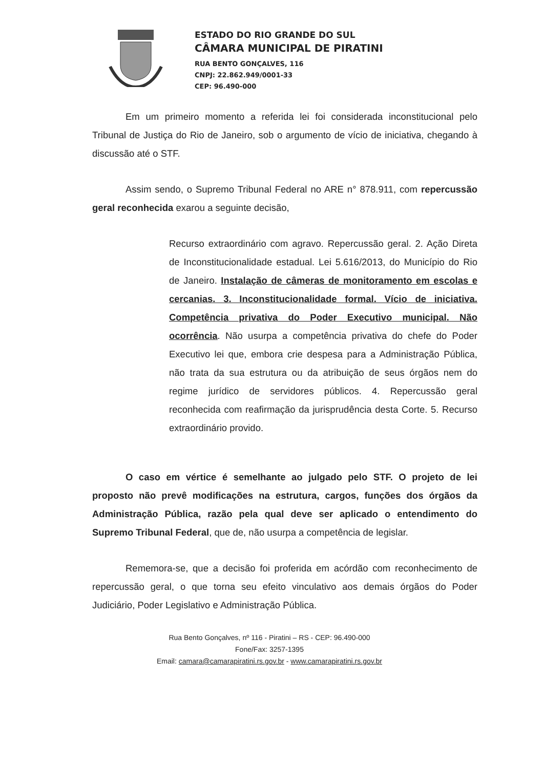ESTADO DO RIO GRANDE DO SUL
CÂMARA MUNICIPAL DE PIRATINI
RUA BENTO GONÇALVES, 116
CNPJ: 22.862.949/0001-33
CEP: 96.490-000
Em um primeiro momento a referida lei foi considerada inconstitucional pelo Tribunal de Justiça do Rio de Janeiro, sob o argumento de vício de iniciativa, chegando à discussão até o STF.
Assim sendo, o Supremo Tribunal Federal no ARE n° 878.911, com repercussão geral reconhecida exarou a seguinte decisão,
Recurso extraordinário com agravo. Repercussão geral. 2. Ação Direta de Inconstitucionalidade estadual. Lei 5.616/2013, do Município do Rio de Janeiro. Instalação de câmeras de monitoramento em escolas e cercanias. 3. Inconstitucionalidade formal. Vício de iniciativa. Competência privativa do Poder Executivo municipal. Não ocorrência. Não usurpa a competência privativa do chefe do Poder Executivo lei que, embora crie despesa para a Administração Pública, não trata da sua estrutura ou da atribuição de seus órgãos nem do regime jurídico de servidores públicos. 4. Repercussão geral reconhecida com reafirmação da jurisprudência desta Corte. 5. Recurso extraordinário provido.
O caso em vértice é semelhante ao julgado pelo STF. O projeto de lei proposto não prevê modificações na estrutura, cargos, funções dos órgãos da Administração Pública, razão pela qual deve ser aplicado o entendimento do Supremo Tribunal Federal, que de, não usurpa a competência de legislar.
Rememora-se, que a decisão foi proferida em acórdão com reconhecimento de repercussão geral, o que torna seu efeito vinculativo aos demais órgãos do Poder Judiciário, Poder Legislativo e Administração Pública.
Rua Bento Gonçalves, nº 116 - Piratini – RS - CEP: 96.490-000
Fone/Fax: 3257-1395
Email: camara@camarapiratini.rs.gov.br - www.camarapiratini.rs.gov.br